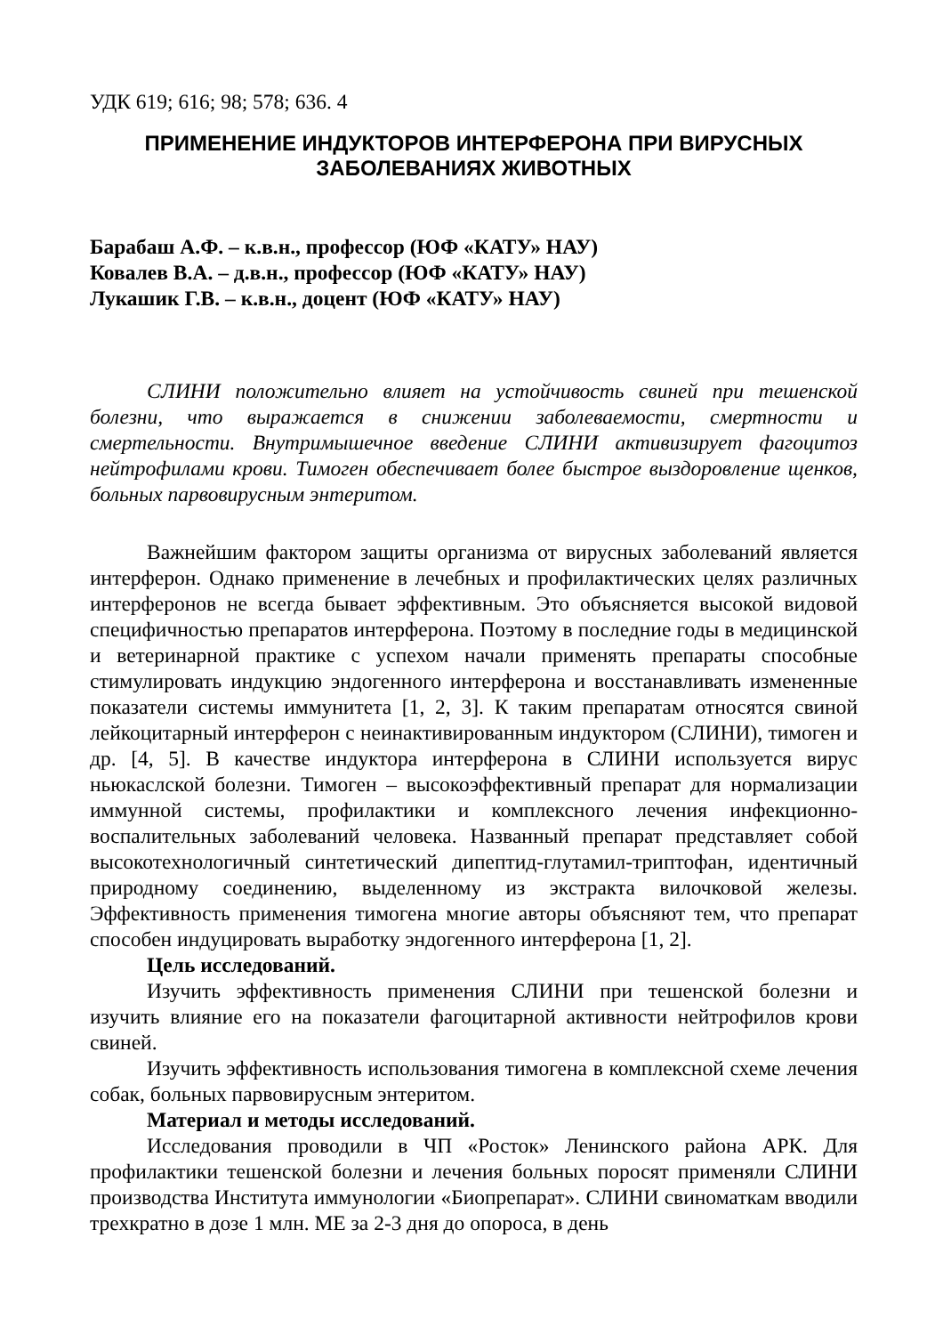УДК 619; 616; 98; 578; 636. 4
ПРИМЕНЕНИЕ ИНДУКТОРОВ ИНТЕРФЕРОНА ПРИ ВИРУСНЫХ
ЗАБОЛЕВАНИЯХ ЖИВОТНЫХ
Барабаш А.Ф. – к.в.н., профессор (ЮФ «КАТУ» НАУ)
Ковалев В.А. – д.в.н., профессор (ЮФ «КАТУ» НАУ)
Лукашик Г.В. – к.в.н., доцент (ЮФ «КАТУ» НАУ)
СЛИНИ положительно влияет на устойчивость свиней при тешенской болезни, что выражается в снижении заболеваемости, смертности и смертельности. Внутримышечное введение СЛИНИ активизирует фагоцитоз нейтрофилами крови. Тимоген обеспечивает более быстрое выздоровление щенков, больных парвовирусным энтеритом.
Важнейшим фактором защиты организма от вирусных заболеваний является интерферон. Однако применение в лечебных и профилактических целях различных интерферонов не всегда бывает эффективным. Это объясняется высокой видовой специфичностью препаратов интерферона. Поэтому в последние годы в медицинской и ветеринарной практике с успехом начали применять препараты способные стимулировать индукцию эндогенного интерферона и восстанавливать измененные показатели системы иммунитета [1, 2, 3]. К таким препаратам относятся свиной лейкоцитарный интерферон с неинактивированным индуктором (СЛИНИ), тимоген и др. [4, 5]. В качестве индуктора интерферона в СЛИНИ используется вирус ньюкаслской болезни. Тимоген – высокоэффективный препарат для нормализации иммунной системы, профилактики и комплексного лечения инфекционно-воспалительных заболеваний человека. Названный препарат представляет собой высокотехнологичный синтетический дипептид-глутамил-триптофан, идентичный природному соединению, выделенному из экстракта вилочковой железы. Эффективность применения тимогена многие авторы объясняют тем, что препарат способен индуцировать выработку эндогенного интерферона [1, 2].
Цель исследований.
Изучить эффективность применения СЛИНИ при тешенской болезни и изучить влияние его на показатели фагоцитарной активности нейтрофилов крови свиней.
Изучить эффективность использования тимогена в комплексной схеме лечения собак, больных парвовирусным энтеритом.
Материал и методы исследований.
Исследования проводили в ЧП «Росток» Ленинского района АРК. Для профилактики тешенской болезни и лечения больных поросят применяли СЛИНИ производства Института иммунологии «Биопрепарат». СЛИНИ свиноматкам вводили трехкратно в дозе 1 млн. МЕ за 2-3 дня до опороса, в день